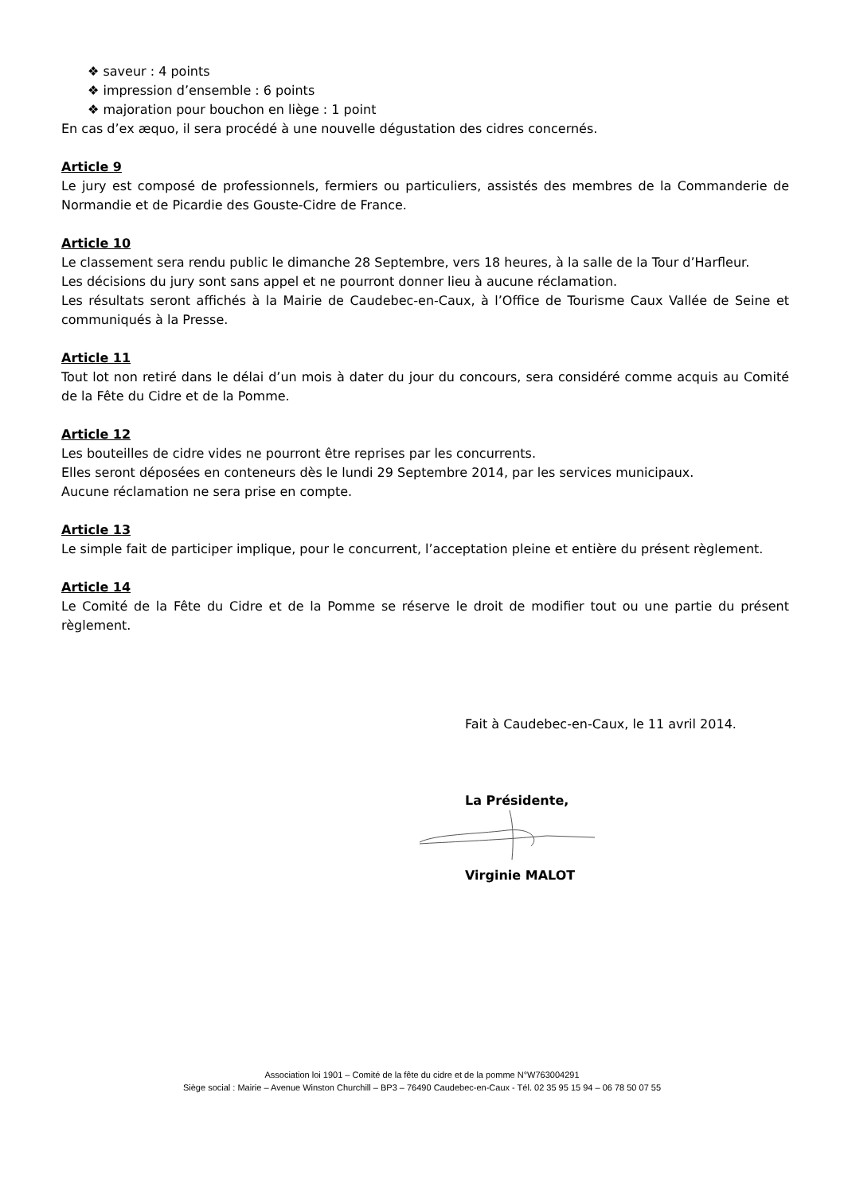❖ saveur : 4 points
❖ impression d’ensemble : 6 points
❖ majoration pour bouchon en liège : 1 point
En cas d’ex æquo, il sera procédé à une nouvelle dégustation des cidres concernés.
Article 9
Le jury est composé de professionnels, fermiers ou particuliers, assistés des membres de la Commanderie de Normandie et de Picardie des Gouste-Cidre de France.
Article 10
Le classement sera rendu public le dimanche 28 Septembre, vers 18 heures, à la salle de la Tour d’Harfleur.
Les décisions du jury sont sans appel et ne pourront donner lieu à aucune réclamation.
Les résultats seront affichés à la Mairie de Caudebec-en-Caux, à l’Office de Tourisme Caux Vallée de Seine et communiqués à la Presse.
Article 11
Tout lot non retiré dans le délai d’un mois à dater du jour du concours, sera considéré comme acquis au Comité de la Fête du Cidre et de la Pomme.
Article 12
Les bouteilles de cidre vides ne pourront être reprises par les concurrents.
Elles seront déposées en conteneurs dès le lundi 29 Septembre 2014, par les services municipaux.
Aucune réclamation ne sera prise en compte.
Article 13
Le simple fait de participer implique, pour le concurrent, l’acceptation pleine et entière du présent règlement.
Article 14
Le Comité de la Fête du Cidre et de la Pomme se réserve le droit de modifier tout ou une partie du présent règlement.
Fait à Caudebec-en-Caux, le 11 avril 2014.
La Présidente,
Virginie MALOT
Association loi 1901 – Comité de la fête du cidre et de la pomme N°W763004291
Siège social : Mairie – Avenue Winston Churchill – BP3 – 76490 Caudebec-en-Caux - Tél. 02 35 95 15 94 – 06 78 50 07 55